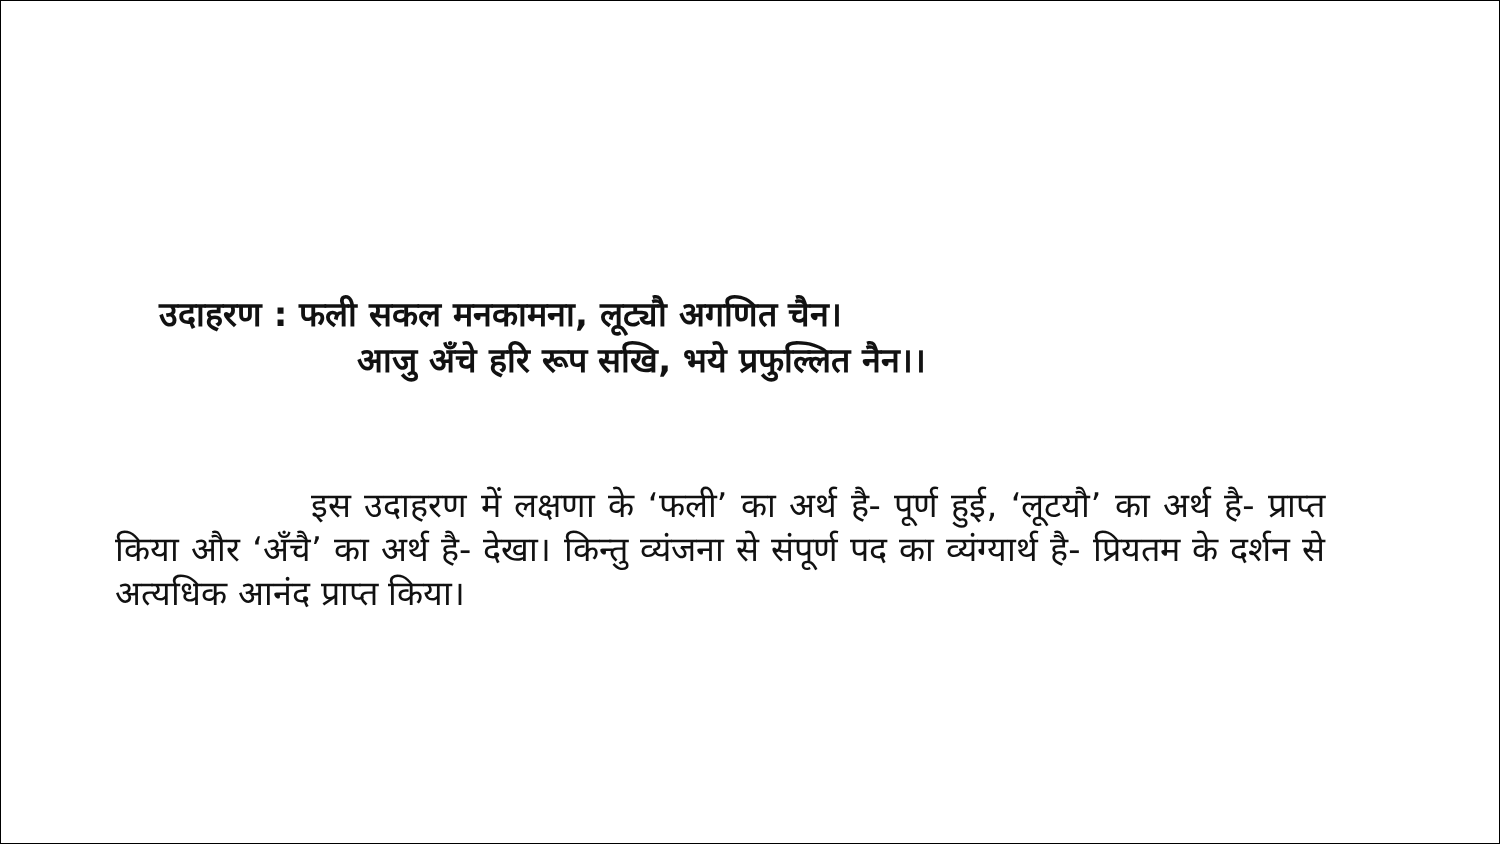उदाहरण : फली सकल मनकामना, लूट्यौ अगणित चैन।
आजु अँचे हरि रूप सखि, भये प्रफुल्लित नैन।।
इस उदाहरण में लक्षणा के ‘फली’ का अर्थ है- पूर्ण हुई, ‘लूटयौ’ का अर्थ है- प्राप्त किया और ‘अँचै’ का अर्थ है- देखा। किन्तु व्यंजना से संपूर्ण पद का व्यंग्यार्थ है- प्रियतम के दर्शन से अत्यधिक आनंद प्राप्त किया।